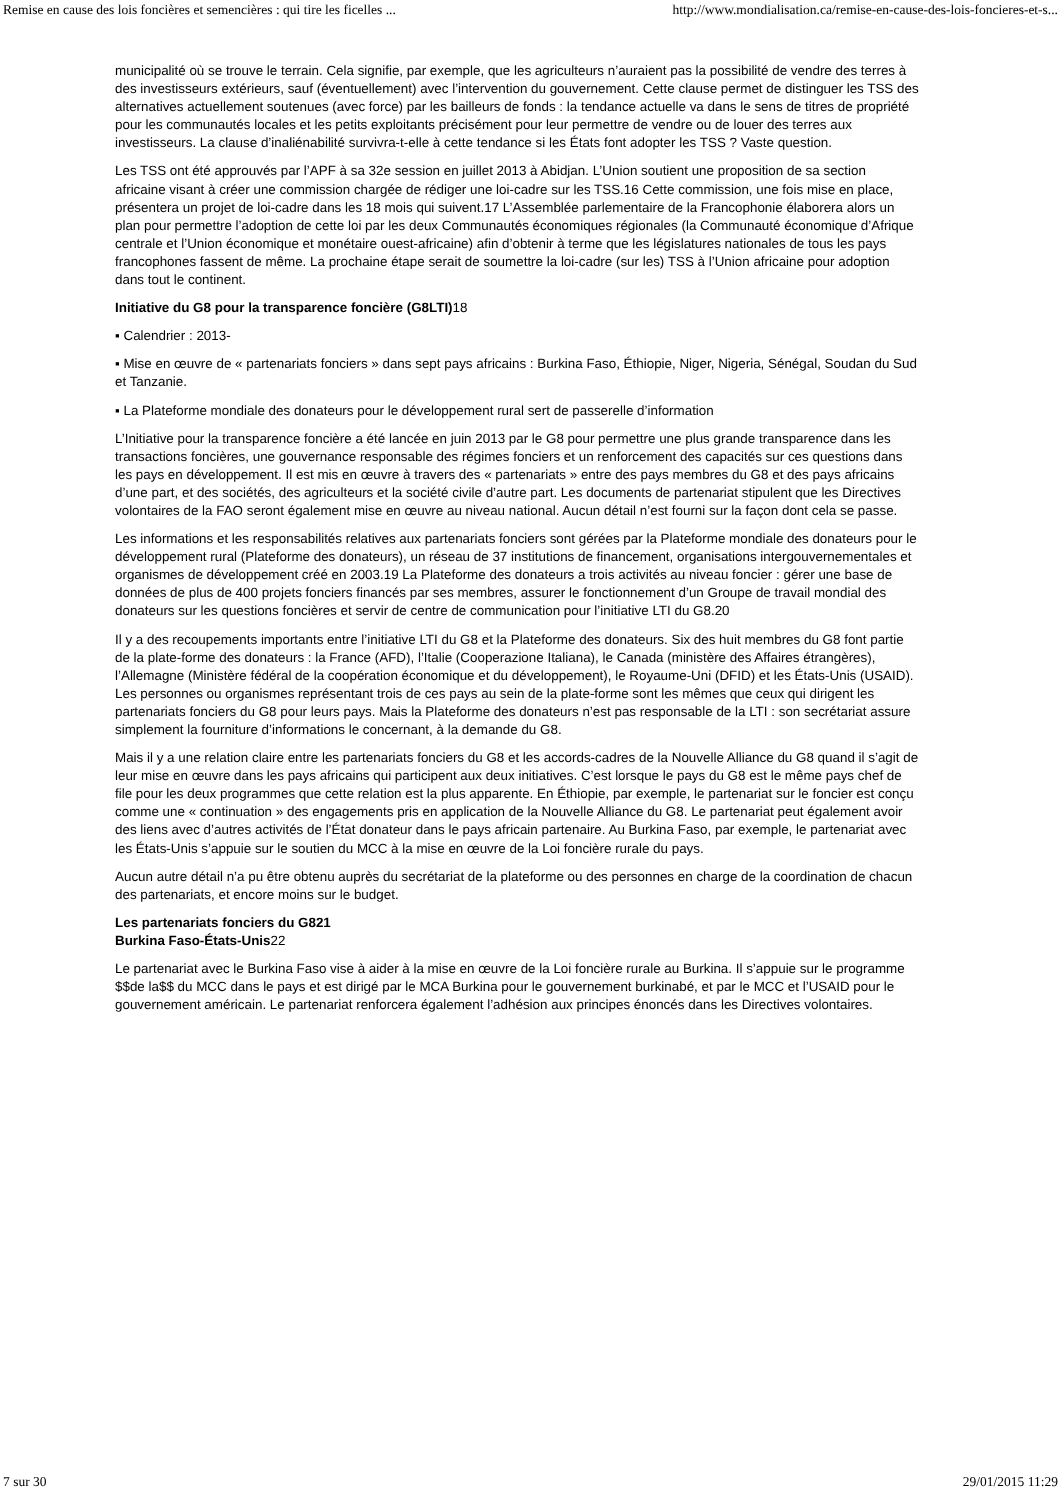Remise en cause des lois foncières et semencières : qui tire les ficelles ... http://www.mondialisation.ca/remise-en-cause-des-lois-foncieres-et-s...
municipalité où se trouve le terrain. Cela signifie, par exemple, que les agriculteurs n’auraient pas la possibilité de vendre des terres à des investisseurs extérieurs, sauf (éventuellement) avec l’intervention du gouvernement. Cette clause permet de distinguer les TSS des alternatives actuellement soutenues (avec force) par les bailleurs de fonds : la tendance actuelle va dans le sens de titres de propriété pour les communautés locales et les petits exploitants précisément pour leur permettre de vendre ou de louer des terres aux investisseurs. La clause d’inaliénabilité survivra-t-elle à cette tendance si les États font adopter les TSS ? Vaste question.
Les TSS ont été approuvés par l’APF à sa 32e session en juillet 2013 à Abidjan. L’Union soutient une proposition de sa section africaine visant à créer une commission chargée de rédiger une loi-cadre sur les TSS.16 Cette commission, une fois mise en place, présentera un projet de loi-cadre dans les 18 mois qui suivent.17 L’Assemblée parlementaire de la Francophonie élaborera alors un plan pour permettre l’adoption de cette loi par les deux Communautés économiques régionales (la Communauté économique d’Afrique centrale et l’Union économique et monétaire ouest-africaine) afin d’obtenir à terme que les législatures nationales de tous les pays francophones fassent de même. La prochaine étape serait de soumettre la loi-cadre (sur les) TSS à l’Union africaine pour adoption dans tout le continent.
Initiative du G8 pour la transparence foncière (G8LTI) 18
▪ Calendrier : 2013-
▪ Mise en œuvre de « partenariats fonciers » dans sept pays africains : Burkina Faso, Éthiopie, Niger, Nigeria, Sénégal, Soudan du Sud et Tanzanie.
▪ La Plateforme mondiale des donateurs pour le développement rural sert de passerelle d’information
L’Initiative pour la transparence foncière a été lancée en juin 2013 par le G8 pour permettre une plus grande transparence dans les transactions foncières, une gouvernance responsable des régimes fonciers et un renforcement des capacités sur ces questions dans les pays en développement. Il est mis en œuvre à travers des « partenariats » entre des pays membres du G8 et des pays africains d’une part, et des sociétés, des agriculteurs et la société civile d’autre part. Les documents de partenariat stipulent que les Directives volontaires de la FAO seront également mise en œuvre au niveau national. Aucun détail n’est fourni sur la façon dont cela se passe.
Les informations et les responsabilités relatives aux partenariats fonciers sont gérées par la Plateforme mondiale des donateurs pour le développement rural (Plateforme des donateurs), un réseau de 37 institutions de financement, organisations intergouvernementales et organismes de développement créé en 2003.19 La Plateforme des donateurs a trois activités au niveau foncier : gérer une base de données de plus de 400 projets fonciers financés par ses membres, assurer le fonctionnement d’un Groupe de travail mondial des donateurs sur les questions foncières et servir de centre de communication pour l’initiative LTI du G8.20
Il y a des recoupements importants entre l’initiative LTI du G8 et la Plateforme des donateurs. Six des huit membres du G8 font partie de la plate-forme des donateurs : la France (AFD), l’Italie (Cooperazione Italiana), le Canada (ministère des Affaires étrangères), l’Allemagne (Ministère fédéral de la coopération économique et du développement), le Royaume-Uni (DFID) et les États-Unis (USAID). Les personnes ou organismes représentant trois de ces pays au sein de la plate-forme sont les mêmes que ceux qui dirigent les partenariats fonciers du G8 pour leurs pays. Mais la Plateforme des donateurs n’est pas responsable de la LTI : son secrétariat assure simplement la fourniture d’informations le concernant, à la demande du G8.
Mais il y a une relation claire entre les partenariats fonciers du G8 et les accords-cadres de la Nouvelle Alliance du G8 quand il s’agit de leur mise en œuvre dans les pays africains qui participent aux deux initiatives. C’est lorsque le pays du G8 est le même pays chef de file pour les deux programmes que cette relation est la plus apparente. En Éthiopie, par exemple, le partenariat sur le foncier est conçu comme une « continuation » des engagements pris en application de la Nouvelle Alliance du G8. Le partenariat peut également avoir des liens avec d’autres activités de l’État donateur dans le pays africain partenaire. Au Burkina Faso, par exemple, le partenariat avec les États-Unis s’appuie sur le soutien du MCC à la mise en œuvre de la Loi foncière rurale du pays.
Aucun autre détail n’a pu être obtenu auprès du secrétariat de la plateforme ou des personnes en charge de la coordination de chacun des partenariats, et encore moins sur le budget.
Les partenariats fonciers du G821
Burkina Faso-États-Unis22
Le partenariat avec le Burkina Faso vise à aider à la mise en œuvre de la Loi foncière rurale au Burkina. Il s’appuie sur le programme $$de la$$ du MCC dans le pays et est dirigé par le MCA Burkina pour le gouvernement burkinabé, et par le MCC et l’USAID pour le gouvernement américain. Le partenariat renforcera également l’adhésion aux principes énoncés dans les Directives volontaires.
7 sur 30 29/01/2015 11:29